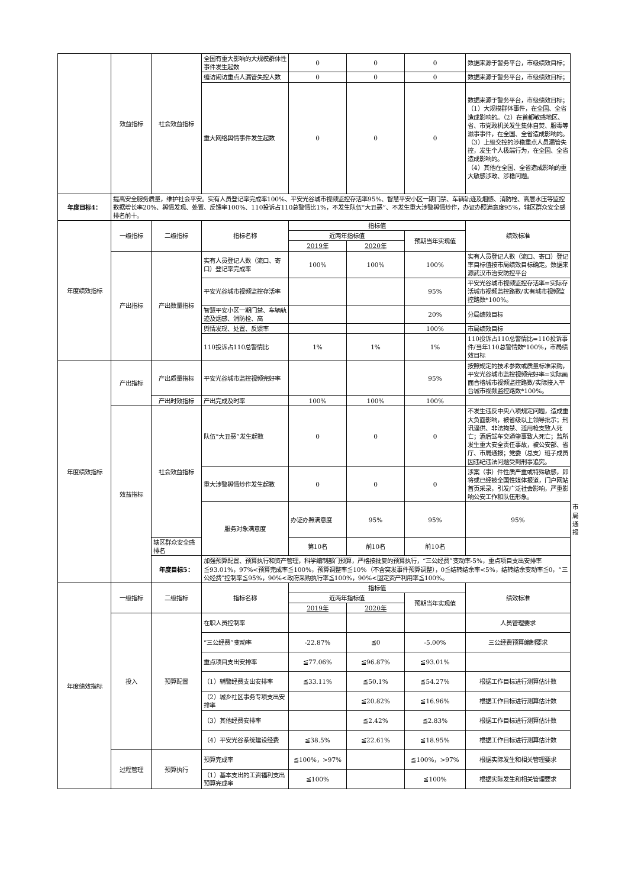| | 效益指标 | 社会效益指标 | 全国有重大影响的大规模群体性事件发生起数 | 0 | 0 | 0 | 数据来源于警务平台，市级绩效目标； | |
| | | | 缠访闹访重点人漏管失控人数 | 0 | 0 | 0 | 数据来源于警务平台，市级绩效目标； | |
| | | | 重大网络舆情事件发生起数 | 0 | 0 | 0 | 数据来源于警务平台，市级绩效目标； （1）大规模群体事件，在全国、全省造成影响的。（2）在首都敏感地区、省、市党政机关发生集体自焚、服毒等滋事事件，在全国、全省造成影响的。 （3）上级交控的涉稳重点人员漏管失控，发生个人极端行为，在全国、全省造成影响的。 （4）其他在全国、全省造成影响的重大敏感涉政、涉稳问题。 | |
| 年度目标4： | 提高安全服务质量，维护社会平安。实有人员登记率完成率100%、平安光谷城市视频监控存活率95%、智慧平安小区一期门禁、车辆轨迹及烟感、消防栓、高层水压等监控数据增长率20%、舆情发现、处置、反馈率100%、110投诉占110总警情比1%，不发生队伍“大丑恶”、不发生重大涉警舆情炒作，办证办照满意度95%，辖区群众安全感排名前十。 | | | | | | | |
| 年度绩效指标 | 一级指标 | 二级指标 | 指标名称 | 指标值 | | | 绩效标准 | |
| | | | | 近两年指标值 | | 预期当年实现值 | | |
| | | | | 2019年 | 2020年 | | | |
| | 产出指标 | 产出数量指标 | 实有人员登记人数（流口、寄口）登记率完成率 | 100% | 100% | 100% | 实有人员登记人数（流口、寄口）登记率目标值按市局绩效目标确定。数据来源武汉市治安防控平台 | |
| | | | 平安光谷城市视频监控存活率 | | | 95% | 平安光谷城市视频监控存活率=实际存活城市视频监控路数/实有城市视频监控路数*100%。 | |
| | | | 智慧平安小区一期门禁、车辆轨迹及烟感、消防栓、高 | | | 20% | 分局绩效目标 | |
| | | | 舆情发现、处置、反馈率 | | | 100% | 市局绩效目标 | |
| | | | 110投诉占110总警情比 | 1% | 1% | 1% | 110投诉占110总警情比=110投诉事件/当年110总警情数*100%，市局绩效目标 | |
| 年度绩效指标 | 产出指标 | 产出质量指标 | 平安光谷城市监控视频完好率 | | | 95% | 按照规定的技术参数或质量标准采购，平安光谷城市监控视频完好率=实际画面合格城市视频监控路数/实际接入平台城市视频监控路数*100%。 | |
| | | 产出时效指标 | 产出完成及时率 | 100% | 100% | 100% | | |
| | 效益指标 | 社会效益指标 | 队伍“大丑恶”发生起数 | 0 | 0 | 0 | 不发生违反中央八项规定问题，造成重大负面影响，被省级以上领导批示；刑讯逼供、非法拘禁、滥用枪支致人死亡；酒后驾车交通肇事致人死亡；监所发生重大安全责任事故，被公安部、省厅、市局通报；党委（总支）班子成员因违纪违法问题受到刑事追究。 | |
| | | | 重大涉警舆情炒作发生起数 | 0 | 0 | 0 | 涉案（事）件性质严重或特殊敏感，即将或已经被全国性媒体报道，门户网站首页采录，引发广泛社会影响，严重影响公安工作和队伍形象。 | |
| | | | 服务对象满意度 | 办证办照满意度 | 95% | 95% | 95% | 市局通报 |
| | | 辖区群众安全感排名 | | 第10名 | 前10名 | 前10名 | | |
| | | 年度目标5： | 加强预算配置、预算执行和资产管理，科学编制部门预算，严格按批复的预算执行，“三公经费”变动率-5%，重点项目支出安排率≦93.01%，97%<预算完成率≦100%，预算调整率≦10%（不含突发事件预算调整），0≦结转结余率<5%，结转结余变动率≦0，“三公经费”控制率≦95%，90%<政府采购执行率≦100%，90%<固定资产利用率≦100%。 | | | | | |
| 年度绩效指标 | 一级指标 | 二级指标 | 指标名称 | 指标值 | | | 绩效标准 | |
| | | | | 近两年指标值 | | 预期当年实现值 | | |
| | | | | 2019年 | 2020年 | | | |
| | 投入 | 预算配置 | 在职人员控制率 | | | | 人员管理要求 | |
| | | | “三公经费”变动率 | -22.87% | ≦0 | -5.00% | 三公经费预算编制要求 | |
| | | | 重点项目支出安排率 | ≦77.06% | ≦96.87% | ≦93.01% | | |
| | | | （1）辅警经费支出安排率 | ≦33.11% | ≦50.1% | ≦54.27% | 根据工作目标进行测算估计数 | |
| | | | （2）城乡社区事务专项支出安排率 | | ≦20.82% | ≦16.96% | 根据工作目标进行测算估计数 | |
| | | | （3）其他经费安排率 | | ≦2.42% | ≦2.83% | 根据工作目标进行测算估计数 | |
| | | | （4）平安光谷系统建设经费 | ≦38.5% | ≦22.61% | ≦18.95% | 根据工作目标进行测算估计数 | |
| | 过程管理 | 预算执行 | 预算完成率 | ≦100%，>97% | | ≦100%，>97% | 根据实际发生和相关管理要求 | |
| | | | （1）基本支出的工资福利支出预算完成率 | ≦100% | | ≦100% | 根据实际发生和相关管理要求 | |